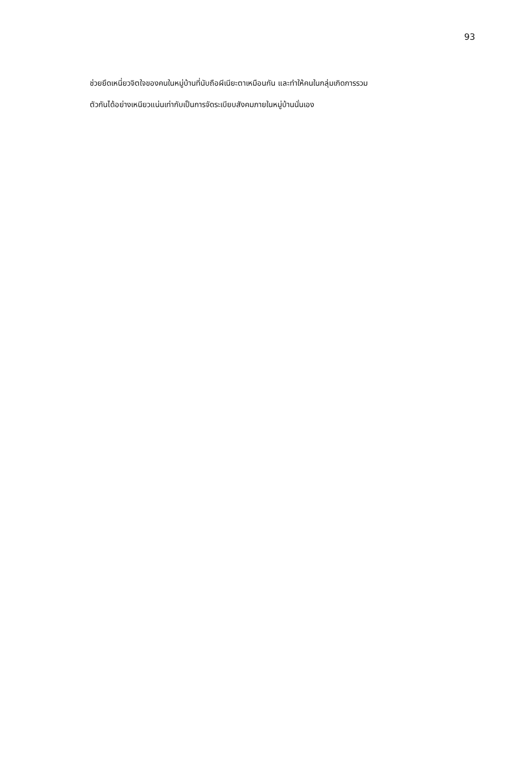93
ช่วยยึดเหนี่ยวจิตใจของคนในหมู่บ้านที่นับถือผีเนียะตาเหมือนกัน และทำให้คนในกลุ่มเกิดการรวม
ตัวกันได้อย่างเหนียวแน่นเท่ากับเป็นการจัดระเบียบสังคมภายในหมู่บ้านนั่นเอง